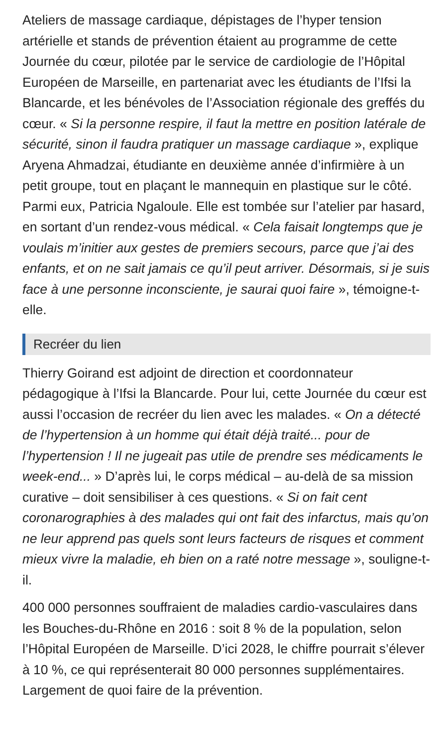Ateliers de massage cardiaque, dépistages de l’hyper tension artérielle et stands de prévention étaient au programme de cette Journée du cœur, pilotée par le service de cardiologie de l’Hôpital Européen de Marseille, en partenariat avec les étudiants de l’Ifsi la Blancarde, et les bénévoles de l’Association régionale des greffés du cœur. « Si la personne respire, il faut la mettre en position latérale de sécurité, sinon il faudra pratiquer un massage cardiaque », explique Aryena Ahmadzai, étudiante en deuxième année d’infirmière à un petit groupe, tout en plaçant le mannequin en plastique sur le côté. Parmi eux, Patricia Ngaloule. Elle est tombée sur l’atelier par hasard, en sortant d’un rendez-vous médical. « Cela faisait longtemps que je voulais m’initier aux gestes de premiers secours, parce que j’ai des enfants, et on ne sait jamais ce qu’il peut arriver. Désormais, si je suis face à une personne inconsciente, je saurai quoi faire », témoigne-t-elle.
Recréer du lien
Thierry Goirand est adjoint de direction et coordonnateur pédagogique à l’Ifsi la Blancarde. Pour lui, cette Journée du cœur est aussi l’occasion de recréer du lien avec les malades. « On a détecté de l’hypertension à un homme qui était déjà traité... pour de l’hypertension ! Il ne jugeait pas utile de prendre ses médicaments le week-end... » D’après lui, le corps médical – au-delà de sa mission curative – doit sensibiliser à ces questions. « Si on fait cent coronarographies à des malades qui ont fait des infarctus, mais qu’on ne leur apprend pas quels sont leurs facteurs de risques et comment mieux vivre la maladie, eh bien on a raté notre message », souligne-t-il.
400 000 personnes souffraient de maladies cardio-vasculaires dans les Bouches-du-Rhône en 2016 : soit 8 % de la population, selon l’Hôpital Européen de Marseille. D’ici 2028, le chiffre pourrait s’élever à 10 %, ce qui représenterait 80 000 personnes supplémentaires. Largement de quoi faire de la prévention.